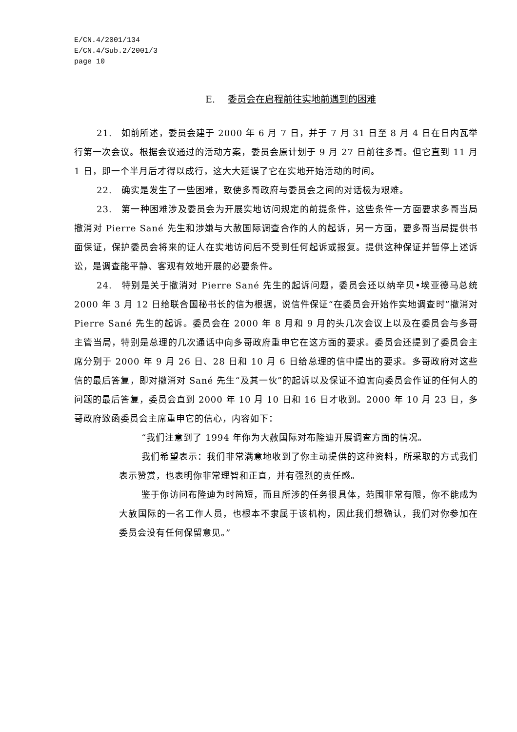E/CN.4/2001/134
E/CN.4/Sub.2/2001/3
page 10
E. 委员会在启程前往实地前遇到的困难
21.　如前所述，委员会建于 2000 年 6 月 7 日，并于 7 月 31 日至 8 月 4 日在日内瓦举行第一次会议。根据会议通过的活动方案，委员会原计划于 9 月 27 日前往多哥。但它直到 11 月 1 日，即一个半月后才得以成行，这大大延误了它在实地开始活动的时间。
22.　确实是发生了一些困难，致使多哥政府与委员会之间的对话极为艰难。
23.　第一种困难涉及委员会为开展实地访问规定的前提条件，这些条件一方面要求多哥当局撤消对 Pierre Sané 先生和涉嫌与大赦国际调查合作的人的起诉，另一方面，要多哥当局提供书面保证，保护委员会将来的证人在实地访问后不受到任何起诉或报复。提供这种保证并暂停上述诉讼，是调查能平静、客观有效地开展的必要条件。
24.　特别是关于撤消对 Pierre Sané 先生的起诉问题，委员会还以纳辛贝•埃亚德马总统 2000 年 3 月 12 日给联合国秘书长的信为根据，说信件保证“在委员会开始作实地调查时”撤消对 Pierre Sané 先生的起诉。委员会在 2000 年 8 月和 9 月的头几次会议上以及在委员会与多哥主管当局，特别是总理的几次通话中向多哥政府重申它在这方面的要求。委员会还提到了委员会主席分别于 2000 年 9 月 26 日、28 日和 10 月 6 日给总理的信中提出的要求。多哥政府对这些信的最后答复，即对撤消对 Sané 先生“及其一伙”的起诉以及保证不迫害向委员会作证的任何人的问题的最后答复，委员会直到 2000 年 10 月 10 日和 16 日才收到。2000 年 10 月 23 日，多哥政府致函委员会主席重申它的信心，内容如下：
“我们注意到了 1994 年你为大赦国际对布隆迪开展调查方面的情况。
我们希望表示：我们非常满意地收到了你主动提供的这种资料，所采取的方式我们表示赞赏，也表明你非常理智和正直，并有强烈的责任感。
鉴于你访问布隆迪为时简短，而且所涉的任务很具体，范围非常有限，你不能成为大赦国际的一名工作人员，也根本不隶属于该机构，因此我们想确认，我们对你参加在委员会没有任何保留意见。”